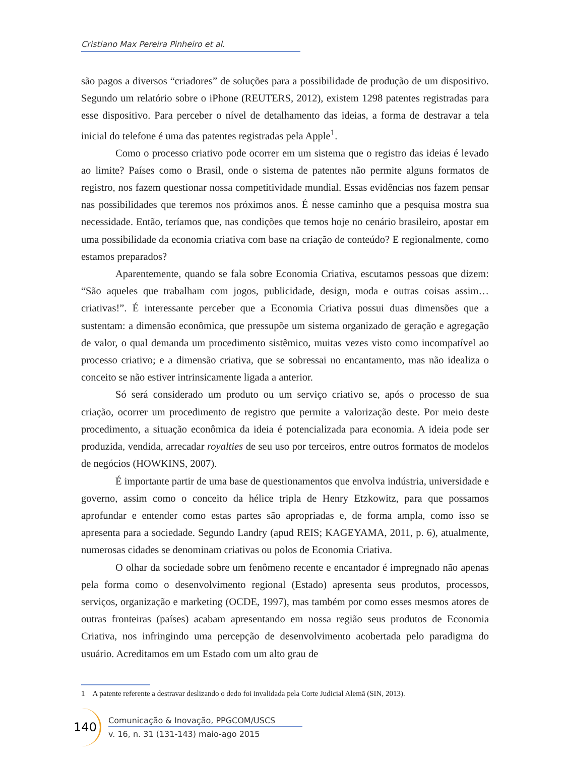Cristiano Max Pereira Pinheiro et al.
são pagos a diversos “criadores” de soluções para a possibilidade de produção de um dispositivo. Segundo um relatório sobre o iPhone (REUTERS, 2012), existem 1298 patentes registradas para esse dispositivo. Para perceber o nível de detalhamento das ideias, a forma de destravar a tela inicial do telefone é uma das patentes registradas pela Apple<sup>1</sup>.
Como o processo criativo pode ocorrer em um sistema que o registro das ideias é levado ao limite? Países como o Brasil, onde o sistema de patentes não permite alguns formatos de registro, nos fazem questionar nossa competitividade mundial. Essas evidências nos fazem pensar nas possibilidades que teremos nos próximos anos. É nesse caminho que a pesquisa mostra sua necessidade. Então, teríamos que, nas condições que temos hoje no cenário brasileiro, apostar em uma possibilidade da economia criativa com base na criação de conteúdo? E regionalmente, como estamos preparados?
Aparentemente, quando se fala sobre Economia Criativa, escutamos pessoas que dizem: “São aqueles que trabalham com jogos, publicidade, design, moda e outras coisas assim… criativas!”. É interessante perceber que a Economia Criativa possui duas dimensões que a sustentam: a dimensão econômica, que pressupõe um sistema organizado de geração e agregação de valor, o qual demanda um procedimento sistêmico, muitas vezes visto como incompatível ao processo criativo; e a dimensão criativa, que se sobressai no encantamento, mas não idealiza o conceito se não estiver intrinsicamente ligada a anterior.
Só será considerado um produto ou um serviço criativo se, após o processo de sua criação, ocorrer um procedimento de registro que permite a valorização deste. Por meio deste procedimento, a situação econômica da ideia é potencializada para economia. A ideia pode ser produzida, vendida, arrecadar royalties de seu uso por terceiros, entre outros formatos de modelos de negócios (HOWKINS, 2007).
É importante partir de uma base de questionamentos que envolva indústria, universidade e governo, assim como o conceito da hélice tripla de Henry Etzkowitz, para que possamos aprofundar e entender como estas partes são apropriadas e, de forma ampla, como isso se apresenta para a sociedade. Segundo Landry (apud REIS; KAGEYAMA, 2011, p. 6), atualmente, numerosas cidades se denominam criativas ou polos de Economia Criativa.
O olhar da sociedade sobre um fenômeno recente e encantador é impregnado não apenas pela forma como o desenvolvimento regional (Estado) apresenta seus produtos, processos, serviços, organização e marketing (OCDE, 1997), mas também por como esses mesmos atores de outras fronteiras (países) acabam apresentando em nossa região seus produtos de Economia Criativa, nos infringindo uma percepção de desenvolvimento acobertada pelo paradigma do usuário. Acreditamos em um Estado com um alto grau de
1 A patente referente a destravar deslizando o dedo foi invalidada pela Corte Judicial Alemã (SIN, 2013).
140
Comunicação & Inovação, PPGCOM/USCS
v. 16, n. 31 (131-143) maio-ago 2015